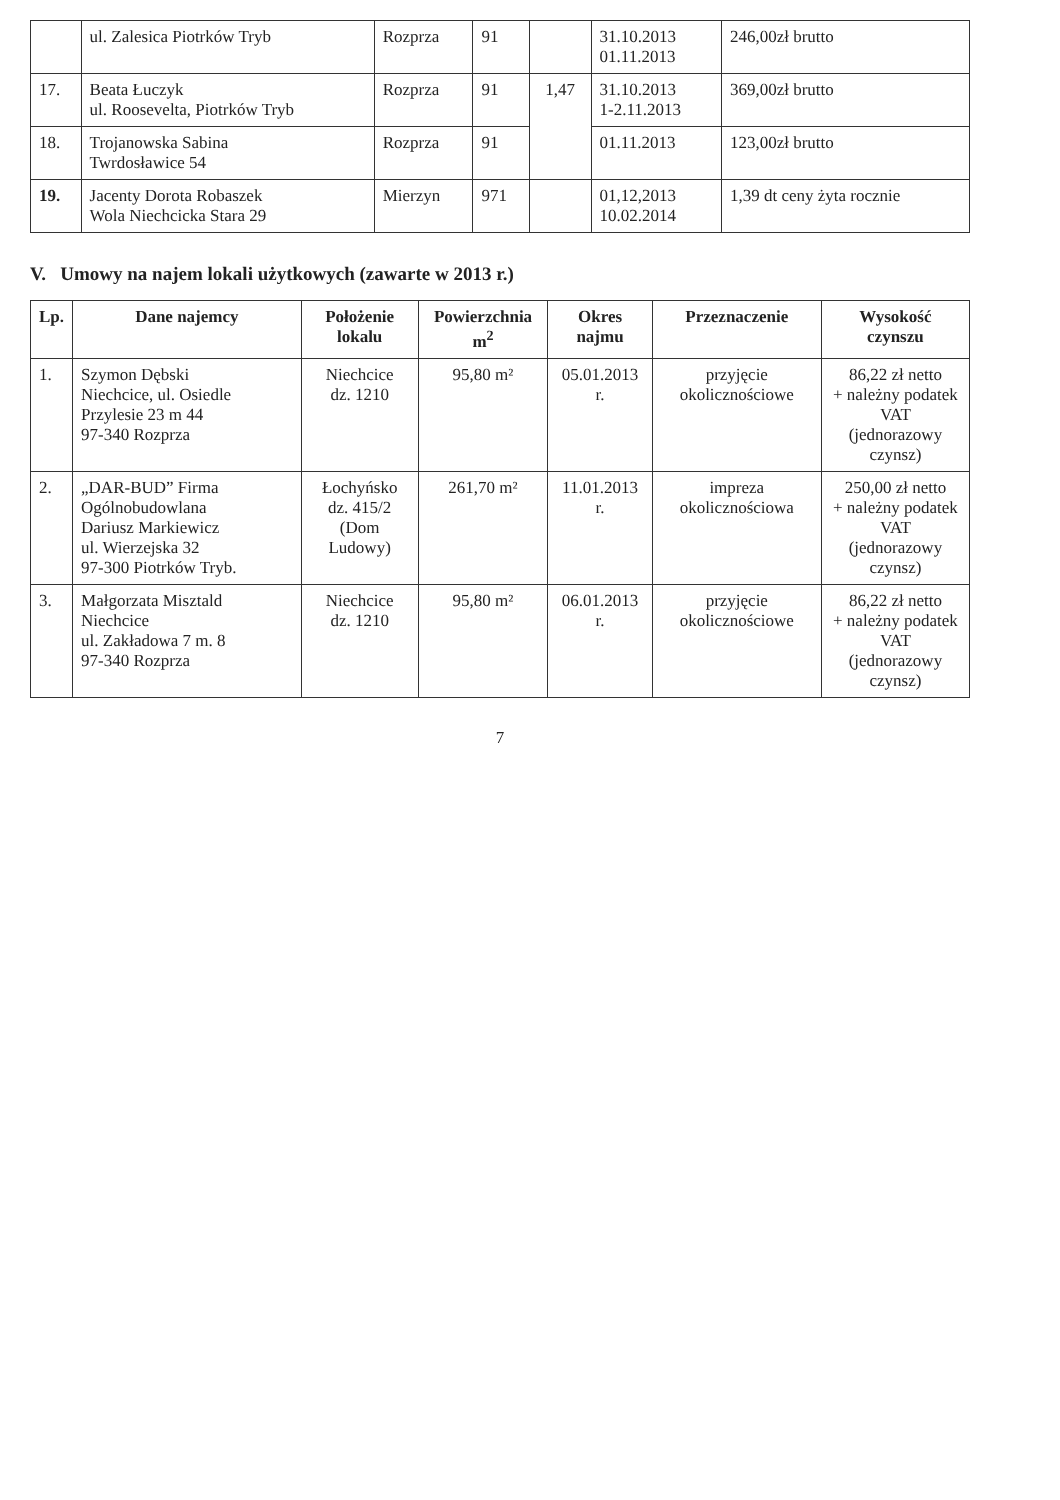| | ul. Zalesica Piotrków Tryb | Rozprza | 91 | | 31.10.2013 01.11.2013 | 246,00zł brutto |
| 17. | Beata Łuczyk ul. Roosevelta, Piotrków Tryb | Rozprza | 91 | 1,47 | 31.10.2013 1-2.11.2013 | 369,00zł brutto |
| 18. | Trojanowska Sabina Twrdosławice 54 | Rozprza | 91 | | 01.11.2013 | 123,00zł brutto |
| 19. | Jacenty Dorota Robaszek Wola Niechcicka Stara 29 | Mierzyn | 971 | | 01,12,2013 10.02.2014 | 1,39 dt ceny żyta rocznie |
V. Umowy na najem lokali użytkowych (zawarte w 2013 r.)
| Lp. | Dane najemcy | Położenie lokalu | Powierzchnia m<sup>2</sup> | Okres najmu | Przeznaczenie | Wysokość czynszu |
| --- | --- | --- | --- | --- | --- | --- |
| 1. | Szymon Dębski Niechcice, ul. Osiedle Przylesie 23 m 44 97-340 Rozprza | Niechcice dz. 1210 | 95,80 m² | 05.01.2013 r. | przyjęcie okolicznościowe | 86,22 zł netto + należny podatek VAT (jednorazowy czynsz) |
| 2. | „DAR-BUD” Firma Ogólnobudowlana Dariusz Markiewicz ul. Wierzejska 32 97-300 Piotrków Tryb. | Łochyńsko dz. 415/2 (Dom Ludowy) | 261,70 m² | 11.01.2013 r. | impreza okolicznościowa | 250,00 zł netto + należny podatek VAT (jednorazowy czynsz) |
| 3. | Małgorzata Misztald Niechcice ul. Zakładowa 7 m. 8 97-340 Rozprza | Niechcice dz. 1210 | 95,80 m² | 06.01.2013 r. | przyjęcie okolicznościowe | 86,22 zł netto + należny podatek VAT (jednorazowy czynsz) |
7